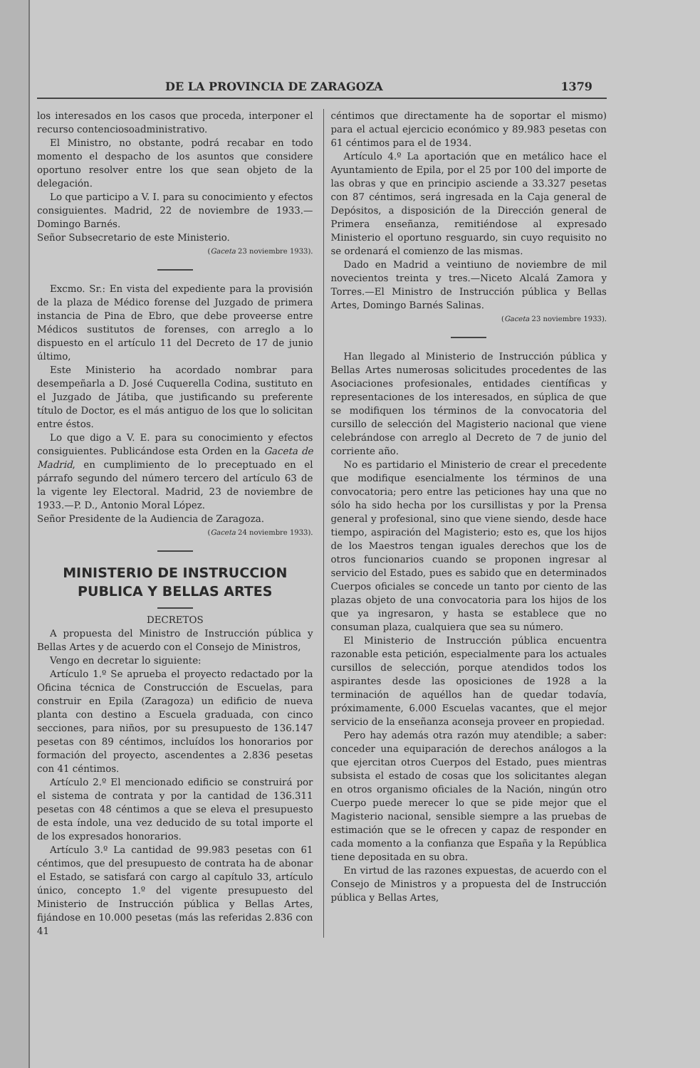DE LA PROVINCIA DE ZARAGOZA 1379
los interesados en los casos que proceda, interponer el recurso contenciosoadministrativo.
El Ministro, no obstante, podrá recabar en todo momento el despacho de los asuntos que considere oportuno resolver entre los que sean objeto de la delegación.
Lo que participo a V. I. para su conocimiento y efectos consiguientes. Madrid, 22 de noviembre de 1933.—Domingo Barnés.
Señor Subsecretario de este Ministerio.
(Gaceta 23 noviembre 1933).
Excmo. Sr.: En vista del expediente para la provisión de la plaza de Médico forense del Juzgado de primera instancia de Pina de Ebro, que debe proveerse entre Médicos sustitutos de forenses, con arreglo a lo dispuesto en el artículo 11 del Decreto de 17 de junio último,
Este Ministerio ha acordado nombrar para desempeñarla a D. José Cuquerella Codina, sustituto en el Juzgado de Játiba, que justificando su preferente título de Doctor, es el más antiguo de los que lo solicitan entre éstos.
Lo que digo a V. E. para su conocimiento y efectos consiguientes. Publicándose esta Orden en la Gaceta de Madrid, en cumplimiento de lo preceptuado en el párrafo segundo del número tercero del artículo 63 de la vigente ley Electoral. Madrid, 23 de noviembre de 1933.—P. D., Antonio Moral López.
Señor Presidente de la Audiencia de Zaragoza.
(Gaceta 24 noviembre 1933).
MINISTERIO DE INSTRUCCION PUBLICA Y BELLAS ARTES
DECRETOS
A propuesta del Ministro de Instrucción pública y Bellas Artes y de acuerdo con el Consejo de Ministros,
Vengo en decretar lo siguiente:
Artículo 1.º Se aprueba el proyecto redactado por la Oficina técnica de Construcción de Escuelas, para construir en Epila (Zaragoza) un edificio de nueva planta con destino a Escuela graduada, con cinco secciones, para niños, por su presupuesto de 136.147 pesetas con 89 céntimos, incluídos los honorarios por formación del proyecto, ascendentes a 2.836 pesetas con 41 céntimos.
Artículo 2.º El mencionado edificio se construirá por el sistema de contrata y por la cantidad de 136.311 pesetas con 48 céntimos a que se eleva el presupuesto de esta índole, una vez deducido de su total importe el de los expresados honorarios.
Artículo 3.º La cantidad de 99.983 pesetas con 61 céntimos, que del presupuesto de contrata ha de abonar el Estado, se satisfará con cargo al capítulo 33, artículo único, concepto 1.º del vigente presupuesto del Ministerio de Instrucción pública y Bellas Artes, fijándose en 10.000 pesetas (más las referidas 2.836 con 41
céntimos que directamente ha de soportar el mismo) para el actual ejercicio económico y 89.983 pesetas con 61 céntimos para el de 1934.
Artículo 4.º La aportación que en metálico hace el Ayuntamiento de Epila, por el 25 por 100 del importe de las obras y que en principio asciende a 33.327 pesetas con 87 céntimos, será ingresada en la Caja general de Depósitos, a disposición de la Dirección general de Primera enseñanza, remitiéndose al expresado Ministerio el oportuno resguardo, sin cuyo requisito no se ordenará el comienzo de las mismas.
Dado en Madrid a veintiuno de noviembre de mil novecientos treinta y tres.—Niceto Alcalá Zamora y Torres.—El Ministro de Instrucción pública y Bellas Artes, Domingo Barnés Salinas.
(Gaceta 23 noviembre 1933).
Han llegado al Ministerio de Instrucción pública y Bellas Artes numerosas solicitudes procedentes de las Asociaciones profesionales, entidades científicas y representaciones de los interesados, en súplica de que se modifiquen los términos de la convocatoria del cursillo de selección del Magisterio nacional que viene celebrándose con arreglo al Decreto de 7 de junio del corriente año.
No es partidario el Ministerio de crear el precedente que modifique esencialmente los términos de una convocatoria; pero entre las peticiones hay una que no sólo ha sido hecha por los cursillistas y por la Prensa general y profesional, sino que viene siendo, desde hace tiempo, aspiración del Magisterio; esto es, que los hijos de los Maestros tengan iguales derechos que los de otros funcionarios cuando se proponen ingresar al servicio del Estado, pues es sabido que en determinados Cuerpos oficiales se concede un tanto por ciento de las plazas objeto de una convocatoria para los hijos de los que ya ingresaron, y hasta se establece que no consuman plaza, cualquiera que sea su número.
El Ministerio de Instrucción pública encuentra razonable esta petición, especialmente para los actuales cursillos de selección, porque atendidos todos los aspirantes desde las oposiciones de 1928 a la terminación de aquéllos han de quedar todavía, próximamente, 6.000 Escuelas vacantes, que el mejor servicio de la enseñanza aconseja proveer en propiedad.
Pero hay además otra razón muy atendible; a saber: conceder una equiparación de derechos análogos a la que ejercitan otros Cuerpos del Estado, pues mientras subsista el estado de cosas que los solicitantes alegan en otros organismo oficiales de la Nación, ningún otro Cuerpo puede merecer lo que se pide mejor que el Magisterio nacional, sensible siempre a las pruebas de estimación que se le ofrecen y capaz de responder en cada momento a la confianza que España y la República tiene depositada en su obra.
En virtud de las razones expuestas, de acuerdo con el Consejo de Ministros y a propuesta del de Instrucción pública y Bellas Artes,